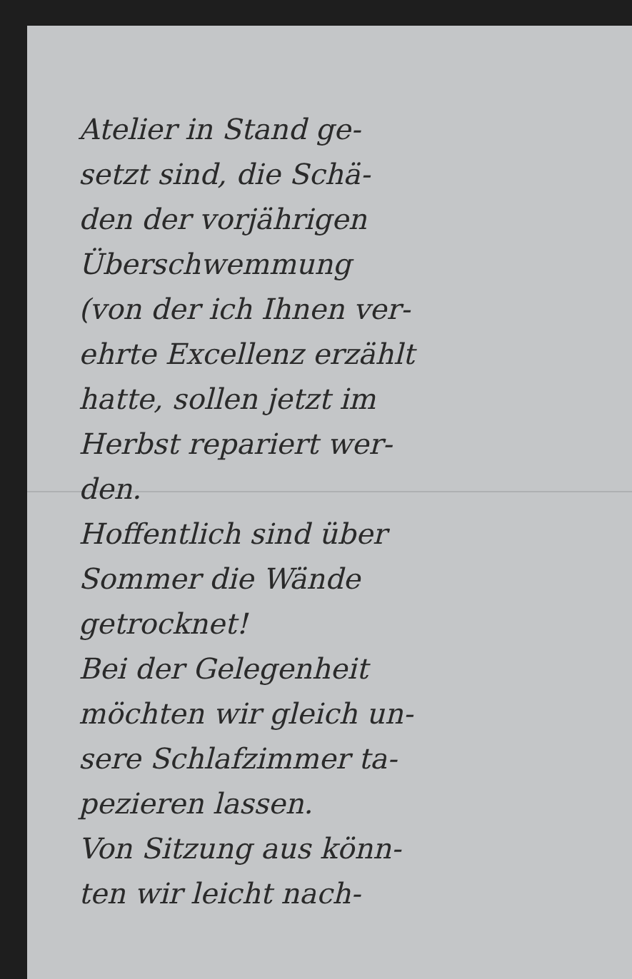Atelier in Stand ge-
setzt sind, die Schä-
den der vorjährigen
Überschwemmung
(von der ich Ihnen ver-
ehrte Excellenz erzählt
hatte, sollen jetzt im
Herbst repariert wer-
den.
Hoffentlich sind über
Sommer die Wände
getrocknet!
Bei der Gelegenheit
möchten wir gleich un-
sere Schlafzimmer ta-
pezieren lassen.
Von Sitzung aus könn-
ten wir leicht nach-